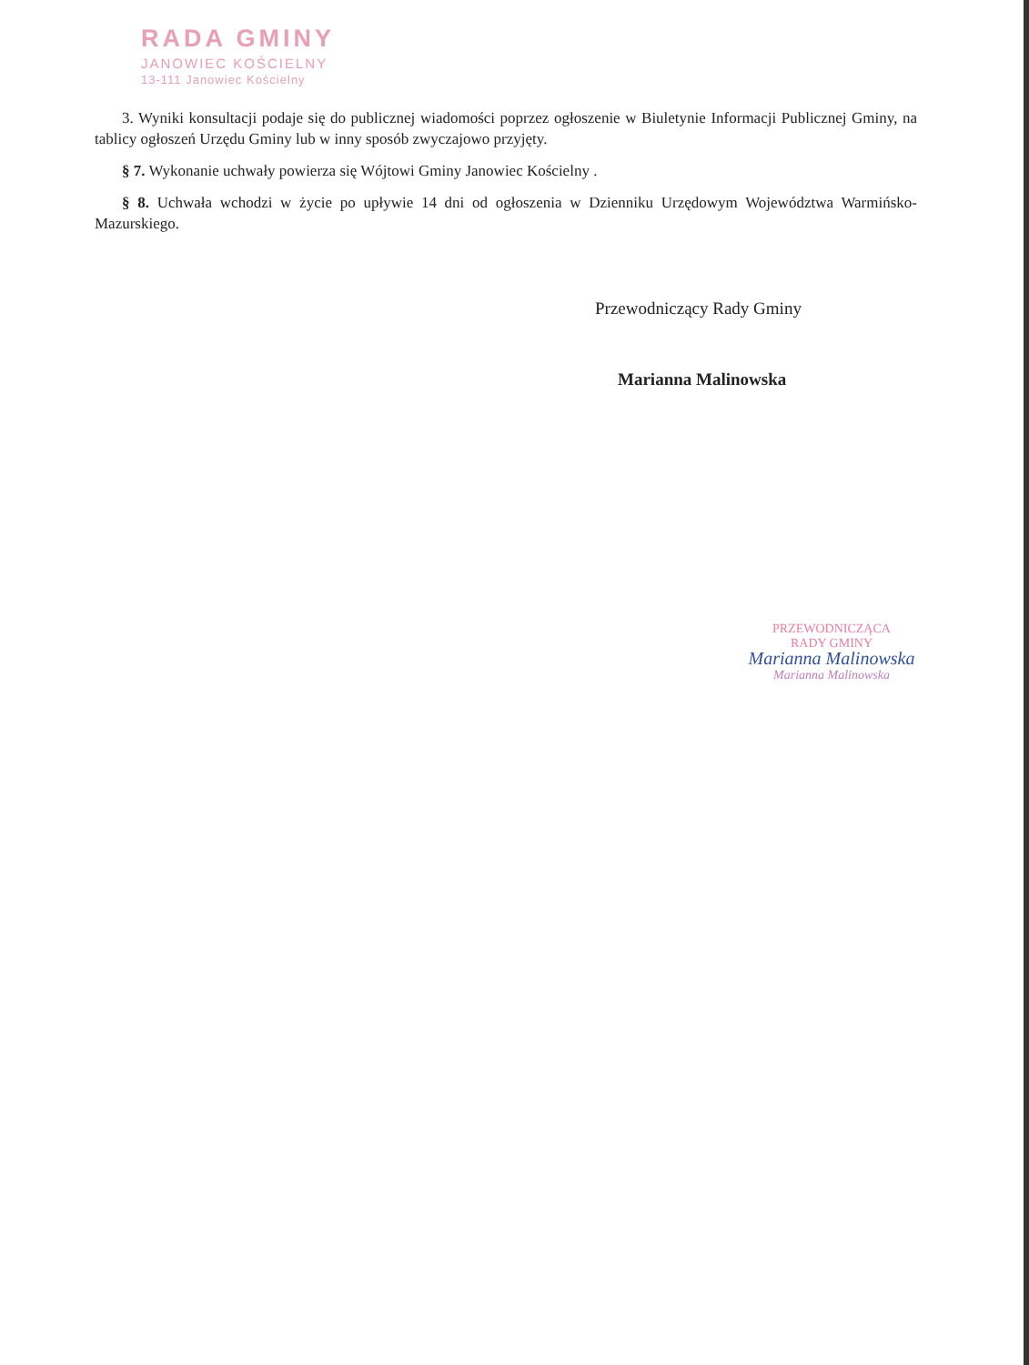RADA GMINY
JANOWIEC KOŚCIELNY
13-111 Janowiec Kościelny
3. Wyniki konsultacji podaje się do publicznej wiadomości poprzez ogłoszenie w Biuletynie Informacji Publicznej Gminy, na tablicy ogłoszeń Urzędu Gminy lub w inny sposób zwyczajowo przyjęty.
§ 7. Wykonanie uchwały powierza się Wójtowi Gminy Janowiec Kościelny .
§ 8. Uchwała wchodzi w życie po upływie 14 dni od ogłoszenia w Dzienniku Urzędowym Województwa Warmińsko-Mazurskiego.
Przewodniczący Rady Gminy
Marianna Malinowska
PRZEWODNICZĄCA
RADY GMINY
Marianna Malinowska
Marianna Malinowska